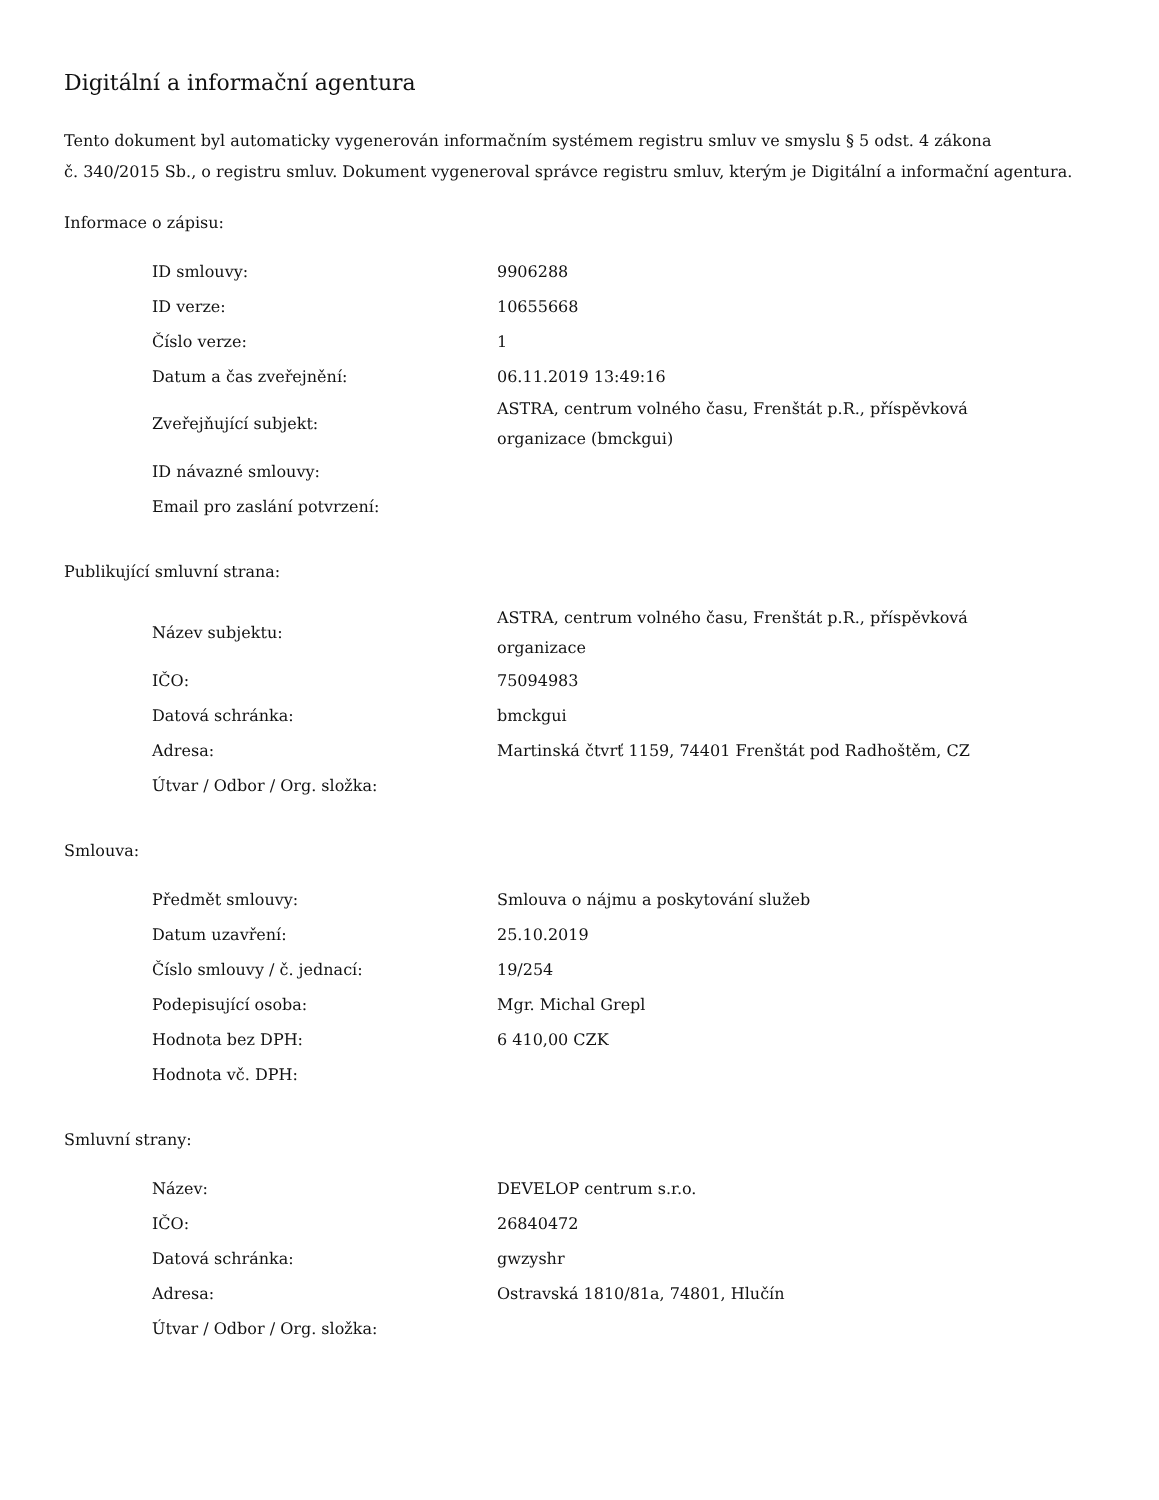Digitální a informační agentura
Tento dokument byl automaticky vygenerován informačním systémem registru smluv ve smyslu § 5 odst. 4 zákona
č. 340/2015 Sb., o registru smluv. Dokument vygeneroval správce registru smluv, kterým je Digitální a informační agentura.
Informace o zápisu:
| ID smlouvy: | 9906288 |
| ID verze: | 10655668 |
| Číslo verze: | 1 |
| Datum a čas zveřejnění: | 06.11.2019 13:49:16 |
| Zveřejňující subjekt: | ASTRA, centrum volného času, Frenštát p.R., příspěvková organizace (bmckgui) |
| ID návazné smlouvy: | |
| Email pro zaslání potvrzení: | |
Publikující smluvní strana:
| Název subjektu: | ASTRA, centrum volného času, Frenštát p.R., příspěvková organizace |
| IČO: | 75094983 |
| Datová schránka: | bmckgui |
| Adresa: | Martinská čtvrť 1159, 74401 Frenštát pod Radhoštěm, CZ |
| Útvar / Odbor / Org. složka: | |
Smlouva:
| Předmět smlouvy: | Smlouva o nájmu a poskytování služeb |
| Datum uzavření: | 25.10.2019 |
| Číslo smlouvy / č. jednací: | 19/254 |
| Podepisující osoba: | Mgr. Michal Grepl |
| Hodnota bez DPH: | 6 410,00 CZK |
| Hodnota vč. DPH: | |
Smluvní strany:
| Název: | DEVELOP centrum s.r.o. |
| IČO: | 26840472 |
| Datová schránka: | gwzyshr |
| Adresa: | Ostravská 1810/81a, 74801, Hlučín |
| Útvar / Odbor / Org. složka: | |